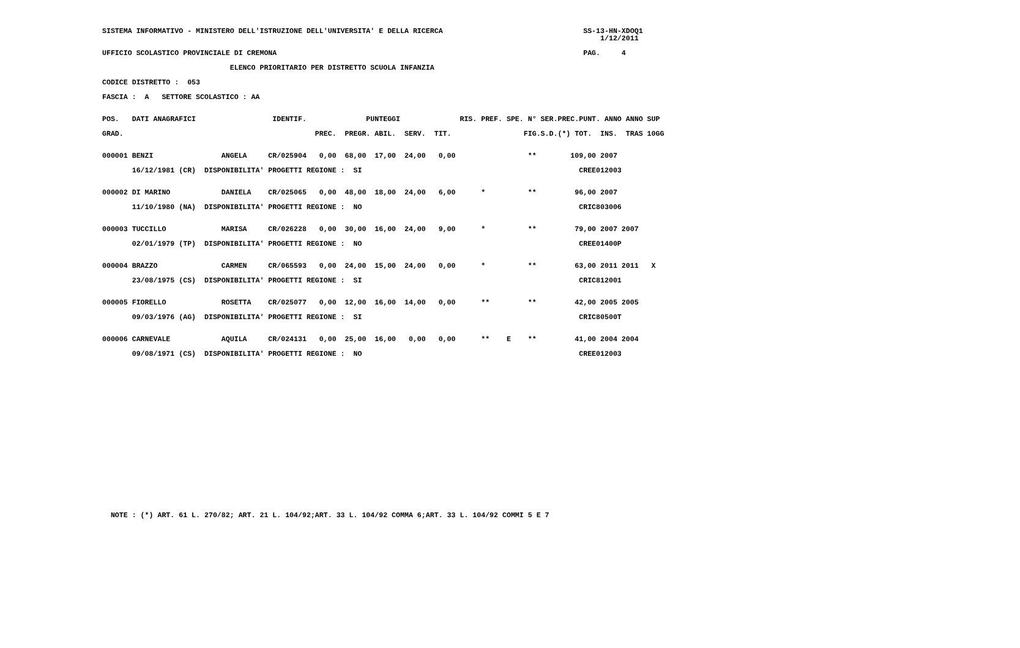SISTEMA INFORMATIVO - MINISTERO DELL'ISTRUZIONE DELL'UNIVERSITA' E DELLA RICERCA                                 SS-13-HN-XDOQ1
                                                                                                                     1/12/2011

UFFICIO SCOLASTICO PROVINCIALE DI CREMONA                                                                        PAG.     4

                              ELENCO PRIORITARIO PER DISTRETTO SCUOLA INFANZIA

CODICE DISTRETTO :  053

FASCIA :  A   SETTORE SCOLASTICO : AA


POS.   DATI ANAGRAFICI                  IDENTIF.              PUNTEGGI              RIS. PREF. SPE. N° SER.PREC.PUNT. ANNO ANNO SUP

GRAD.                                             PREC.  PREGR. ABIL.  SERV.  TIT.                 FIG.S.D.(*) TOT.  INS.  TRAS 10GG


000001 BENZI                ANGELA     CR/025904   0,00  68,00  17,00  24,00   0,00                 **        109,00 2007

       16/12/1981 (CR)  DISPONIBILITA' PROGETTI REGIONE :  SI                                                   CREE012003


000002 DI MARINO            DANIELA    CR/025065   0,00  48,00  18,00  24,00   6,00      *          **         96,00 2007

       11/10/1980 (NA)  DISPONIBILITA' PROGETTI REGIONE :  NO                                                   CRIC803006


000003 TUCCILLO             MARISA     CR/026228   0,00  30,00  16,00  24,00   9,00      *          **         79,00 2007 2007

       02/01/1979 (TP)  DISPONIBILITA' PROGETTI REGIONE :  NO                                                   CREE01400P


000004 BRAZZO               CARMEN     CR/065593   0,00  24,00  15,00  24,00   0,00      *          **         63,00 2011 2011   X

       23/08/1975 (CS)  DISPONIBILITA' PROGETTI REGIONE :  SI                                                   CRIC812001


000005 FIORELLO             ROSETTA    CR/025077   0,00  12,00  16,00  14,00   0,00      **         **         42,00 2005 2005

       09/03/1976 (AG)  DISPONIBILITA' PROGETTI REGIONE :  SI                                                   CRIC80500T


000006 CARNEVALE            AQUILA     CR/024131   0,00  25,00  16,00   0,00   0,00      **    E    **         41,00 2004 2004

       09/08/1971 (CS)  DISPONIBILITA' PROGETTI REGIONE :  NO                                                   CREE012003





















  NOTE : (*) ART. 61 L. 270/82; ART. 21 L. 104/92;ART. 33 L. 104/92 COMMA 6;ART. 33 L. 104/92 COMMI 5 E 7